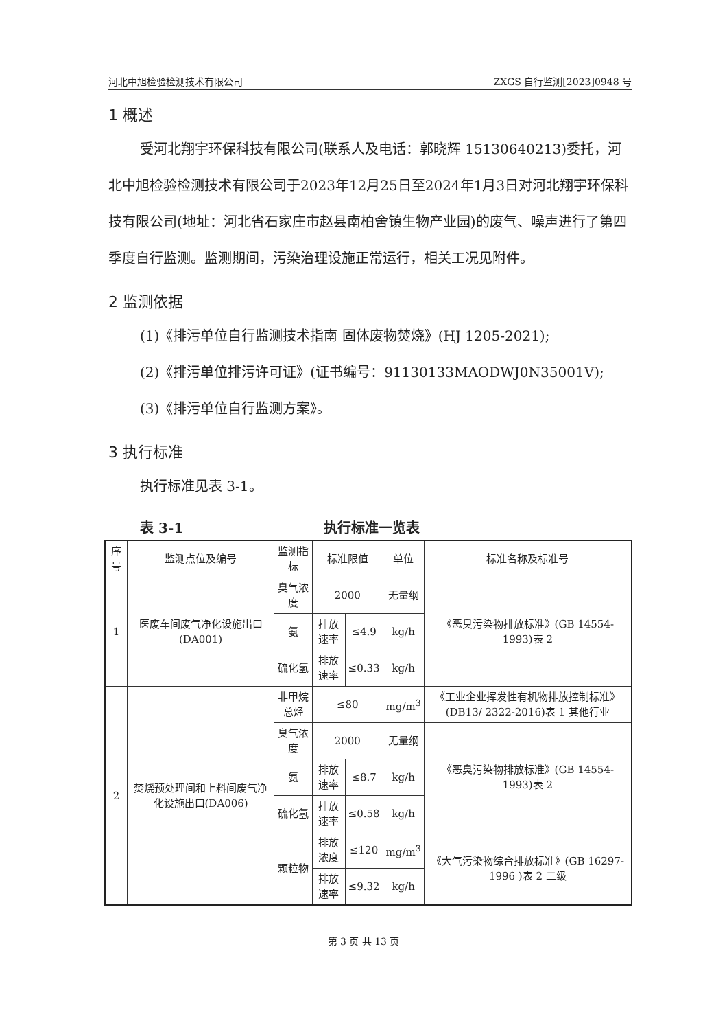河北中旭检验检测技术有限公司 ZXGS 自行监测[2023]0948 号
1 概述
受河北翔宇环保科技有限公司(联系人及电话：郭晓辉 15130640213)委托，河北中旭检验检测技术有限公司于2023年12月25日至2024年1月3日对河北翔宇环保科技有限公司(地址：河北省石家庄市赵县南柏舍镇生物产业园)的废气、噪声进行了第四季度自行监测。监测期间，污染治理设施正常运行，相关工况见附件。
2 监测依据
(1)《排污单位自行监测技术指南 固体废物焚烧》(HJ 1205-2021);
(2)《排污单位排污许可证》(证书编号：91130133MAODWJ0N35001V);
(3)《排污单位自行监测方案》。
3 执行标准
执行标准见表 3-1。
表 3-1 执行标准一览表
| 序号 | 监测点位及编号 | 监测指标 | 标准限值 | | 单位 | 标准名称及标准号 |
| --- | --- | --- | --- | --- | --- | --- |
| 1 | 医废车间废气净化设施出口(DA001) | 臭气浓度 | 2000 | | 无量纲 | 《恶臭污染物排放标准》(GB 14554-1993)表 2 |
| | | 氨 | 排放速率 | ≤4.9 | kg/h | |
| | | 硫化氢 | 排放速率 | ≤0.33 | kg/h | |
| 2 | 焚烧预处理间和上料间废气净化设施出口(DA006) | 非甲烷总烃 | ≤80 | | mg/m<sup>3</sup> | 《工业企业挥发性有机物排放控制标准》(DB13/ 2322-2016)表 1 其他行业 |
| | | 臭气浓度 | 2000 | | 无量纲 | 《恶臭污染物排放标准》(GB 14554-1993)表 2 |
| | | 氨 | 排放速率 | ≤8.7 | kg/h | |
| | | 硫化氢 | 排放速率 | ≤0.58 | kg/h | |
| | | 颗粒物 | 排放浓度 | ≤120 | mg/m<sup>3</sup> | 《大气污染物综合排放标准》(GB 16297-1996 )表 2 二级 |
| | | | 排放速率 | ≤9.32 | kg/h | |
第 3 页 共 13 页